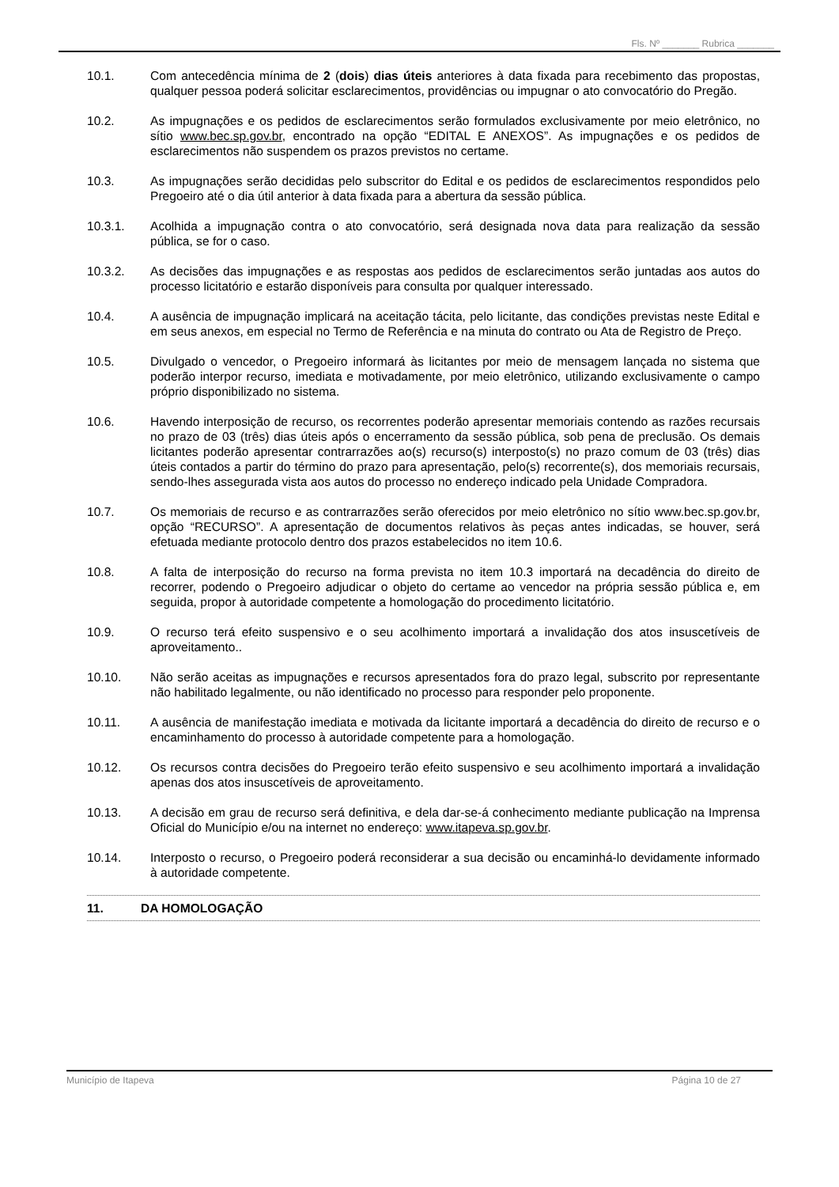Fls. Nº _______ Rubrica _______
10.1. Com antecedência mínima de 2 (dois) dias úteis anteriores à data fixada para recebimento das propostas, qualquer pessoa poderá solicitar esclarecimentos, providências ou impugnar o ato convocatório do Pregão.
10.2. As impugnações e os pedidos de esclarecimentos serão formulados exclusivamente por meio eletrônico, no sítio www.bec.sp.gov.br, encontrado na opção “EDITAL E ANEXOS”. As impugnações e os pedidos de esclarecimentos não suspendem os prazos previstos no certame.
10.3. As impugnações serão decididas pelo subscritor do Edital e os pedidos de esclarecimentos respondidos pelo Pregoeiro até o dia útil anterior à data fixada para a abertura da sessão pública.
10.3.1. Acolhida a impugnação contra o ato convocatório, será designada nova data para realização da sessão pública, se for o caso.
10.3.2. As decisões das impugnações e as respostas aos pedidos de esclarecimentos serão juntadas aos autos do processo licitatório e estarão disponíveis para consulta por qualquer interessado.
10.4. A ausência de impugnação implicará na aceitação tácita, pelo licitante, das condições previstas neste Edital e em seus anexos, em especial no Termo de Referência e na minuta do contrato ou Ata de Registro de Preço.
10.5. Divulgado o vencedor, o Pregoeiro informará às licitantes por meio de mensagem lançada no sistema que poderão interpor recurso, imediata e motivadamente, por meio eletrônico, utilizando exclusivamente o campo próprio disponibilizado no sistema.
10.6. Havendo interposição de recurso, os recorrentes poderão apresentar memoriais contendo as razões recursais no prazo de 03 (três) dias úteis após o encerramento da sessão pública, sob pena de preclusão. Os demais licitantes poderão apresentar contrarrazões ao(s) recurso(s) interposto(s) no prazo comum de 03 (três) dias úteis contados a partir do término do prazo para apresentação, pelo(s) recorrente(s), dos memoriais recursais, sendo-lhes assegurada vista aos autos do processo no endereço indicado pela Unidade Compradora.
10.7. Os memoriais de recurso e as contrarrazões serão oferecidos por meio eletrônico no sítio www.bec.sp.gov.br, opção “RECURSO”. A apresentação de documentos relativos às peças antes indicadas, se houver, será efetuada mediante protocolo dentro dos prazos estabelecidos no item 10.6.
10.8. A falta de interposição do recurso na forma prevista no item 10.3 importará na decadência do direito de recorrer, podendo o Pregoeiro adjudicar o objeto do certame ao vencedor na própria sessão pública e, em seguida, propor à autoridade competente a homologação do procedimento licitatório.
10.9. O recurso terá efeito suspensivo e o seu acolhimento importará a invalidação dos atos insuscetíveis de aproveitamento..
10.10. Não serão aceitas as impugnações e recursos apresentados fora do prazo legal, subscrito por representante não habilitado legalmente, ou não identificado no processo para responder pelo proponente.
10.11. A ausência de manifestação imediata e motivada da licitante importará a decadência do direito de recurso e o encaminhamento do processo à autoridade competente para a homologação.
10.12. Os recursos contra decisões do Pregoeiro terão efeito suspensivo e seu acolhimento importará a invalidação apenas dos atos insuscetíveis de aproveitamento.
10.13. A decisão em grau de recurso será definitiva, e dela dar-se-á conhecimento mediante publicação na Imprensa Oficial do Município e/ou na internet no endereço: www.itapeva.sp.gov.br.
10.14. Interposto o recurso, o Pregoeiro poderá reconsiderar a sua decisão ou encaminhá-lo devidamente informado à autoridade competente.
11. DA HOMOLOGAÇÃO
Município de Itapeva Página 10 de 27